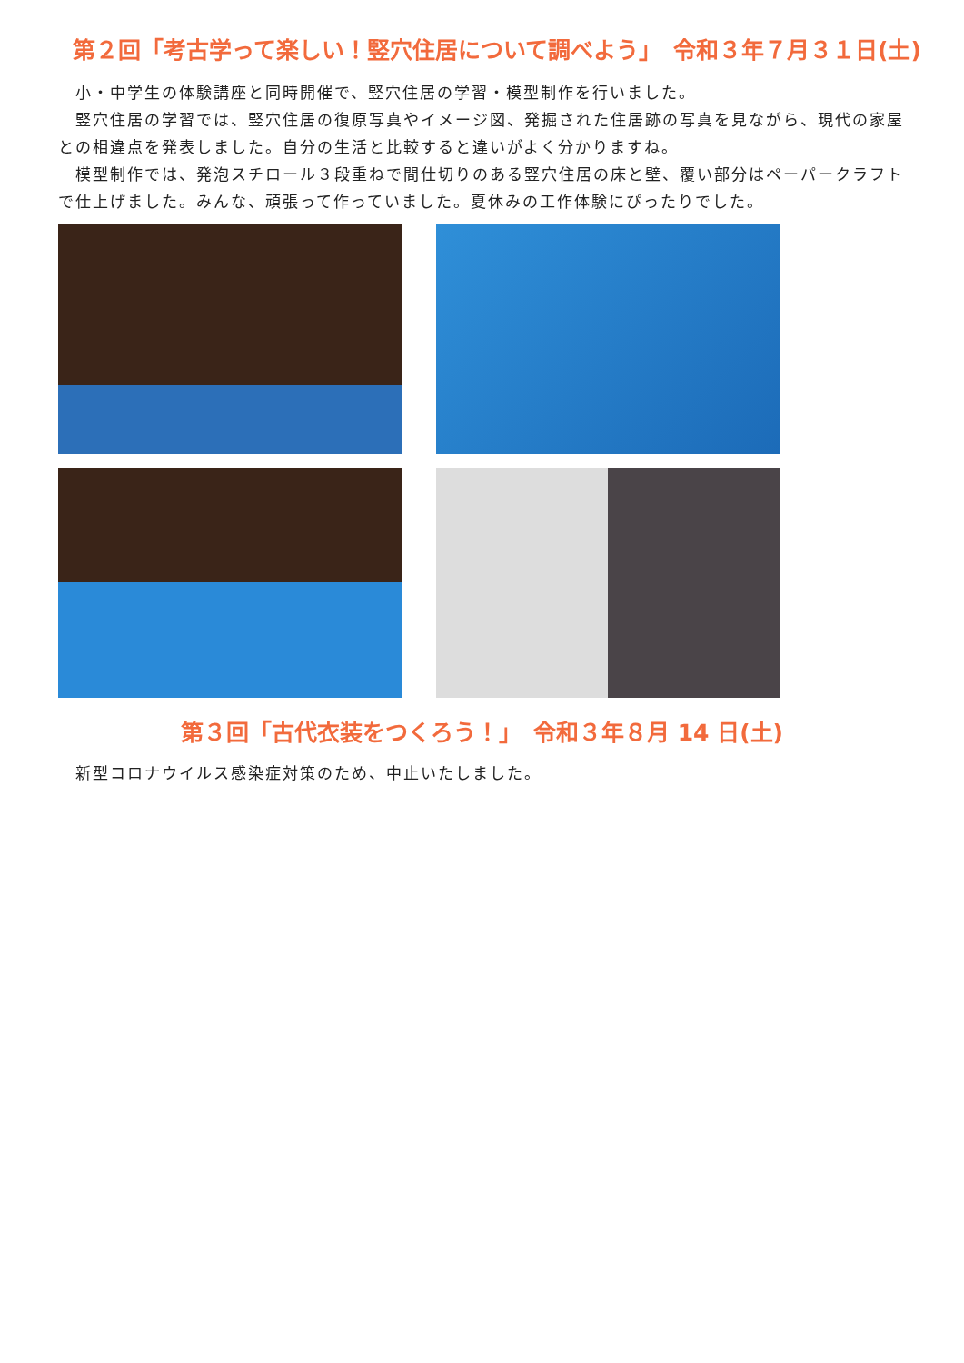第２回「考古学って楽しい！竪穴住居について調べよう」　令和３年７月３１日(土)
　小・中学生の体験講座と同時開催で、竪穴住居の学習・模型制作を行いました。
　竪穴住居の学習では、竪穴住居の復原写真やイメージ図、発掘された住居跡の写真を見ながら、現代の家屋との相違点を発表しました。自分の生活と比較すると違いがよく分かりますね。
　模型制作では、発泡スチロール３段重ねで間仕切りのある竪穴住居の床と壁、覆い部分はペーパークラフトで仕上げました。みんな、頑張って作っていました。夏休みの工作体験にぴったりでした。
第３回「古代衣装をつくろう！」　令和３年８月 14 日(土)
　新型コロナウイルス感染症対策のため、中止いたしました。